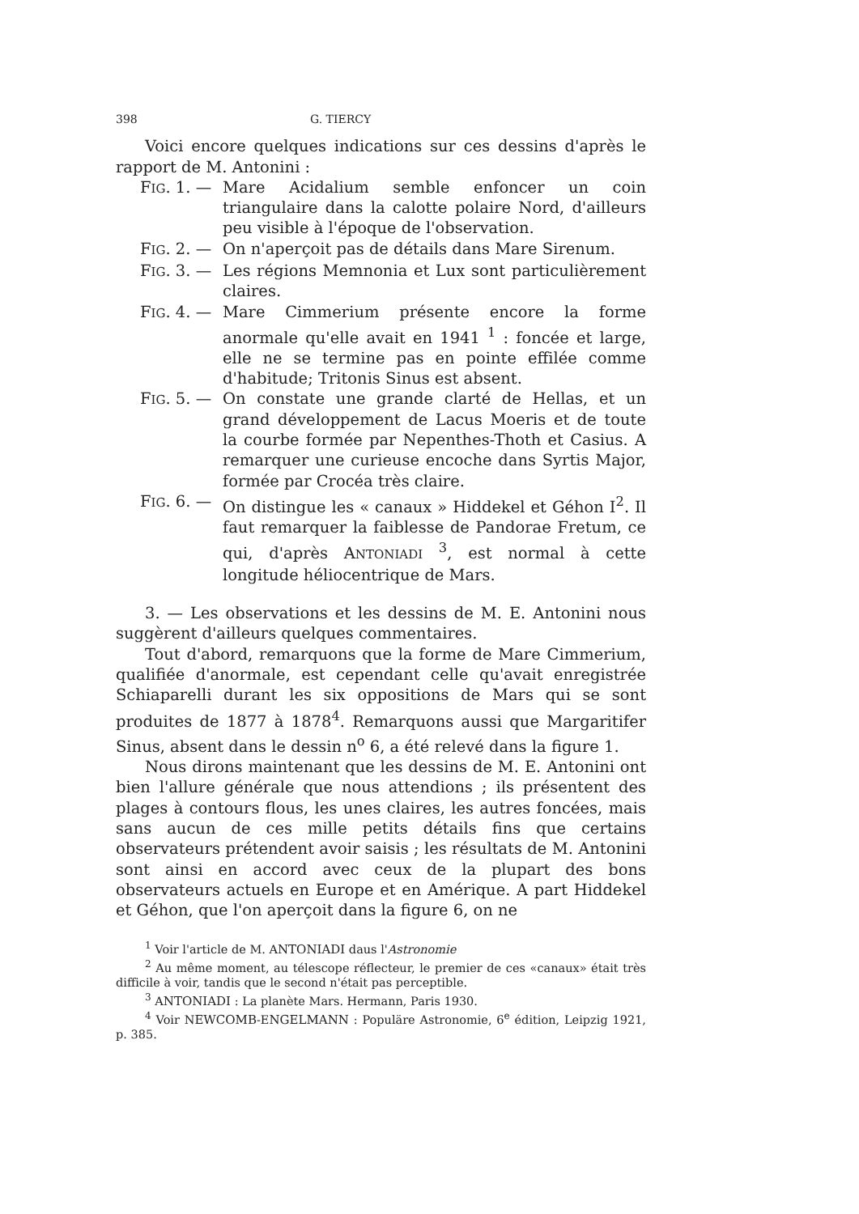398 G. TIERCY
Voici encore quelques indications sur ces dessins d'après le rapport de M. Antonini :
FIG. 1. — Mare Acidalium semble enfoncer un coin triangulaire dans la calotte polaire Nord, d'ailleurs peu visible à l'époque de l'observation.
FIG. 2. — On n'aperçoit pas de détails dans Mare Sirenum.
FIG. 3. — Les régions Memnonia et Lux sont particulièrement claires.
FIG. 4. — Mare Cimmerium présente encore la forme anormale qu'elle avait en 1941 <sup>1</sup> : foncée et large, elle ne se termine pas en pointe effilée comme d'habitude; Tritonis Sinus est absent.
FIG. 5. — On constate une grande clarté de Hellas, et un grand développement de Lacus Moeris et de toute la courbe formée par Nepenthes-Thoth et Casius. A remarquer une curieuse encoche dans Syrtis Major, formée par Crocéa très claire.
FIG. 6. — On distingue les « canaux » Hiddekel et Géhon I<sup>2</sup>. Il faut remarquer la faiblesse de Pandorae Fretum, ce qui, d'après ANTONIADI <sup>3</sup>, est normal à cette longitude héliocentrique de Mars.
3. — Les observations et les dessins de M. E. Antonini nous suggèrent d'ailleurs quelques commentaires.
Tout d'abord, remarquons que la forme de Mare Cimmerium, qualifiée d'anormale, est cependant celle qu'avait enregistrée Schiaparelli durant les six oppositions de Mars qui se sont produites de 1877 à 1878<sup>4</sup>. Remarquons aussi que Margaritifer Sinus, absent dans le dessin n<sup>o</sup> 6, a été relevé dans la figure 1.
Nous dirons maintenant que les dessins de M. E. Antonini ont bien l'allure générale que nous attendions ; ils présentent des plages à contours flous, les unes claires, les autres foncées, mais sans aucun de ces mille petits détails fins que certains observateurs prétendent avoir saisis ; les résultats de M. Antonini sont ainsi en accord avec ceux de la plupart des bons observateurs actuels en Europe et en Amérique. A part Hiddekel et Géhon, que l'on aperçoit dans la figure 6, on ne
<sup>1</sup> Voir l'article de M. ANTONIADI daus l'Astronomie
<sup>2</sup> Au même moment, au télescope réflecteur, le premier de ces «canaux» était très difficile à voir, tandis que le second n'était pas perceptible.
<sup>3</sup> ANTONIADI : La planète Mars. Hermann, Paris 1930.
<sup>4</sup> Voir NEWCOMB-ENGELMANN : Populäre Astronomie, 6<sup>e</sup> édition, Leipzig 1921, p. 385.